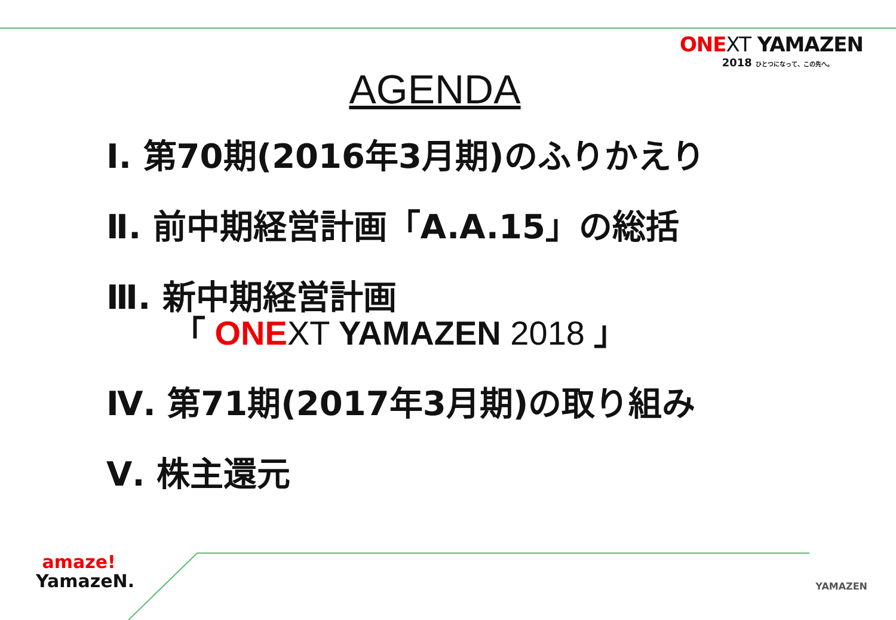ONE XT YAMAZEN
2018 ひとつになって、この先へ。
AGENDA
Ⅰ. 第70期(2016年3月期)のふりかえり
Ⅱ. 前中期経営計画「A.A.15」の総括
Ⅲ. 新中期経営計画
「 ONE XT YAMAZEN 2018 」
Ⅳ. 第71期(2017年3月期)の取り組み
Ⅴ. 株主還元
amaze!
YamazeN.
YAMAZEN